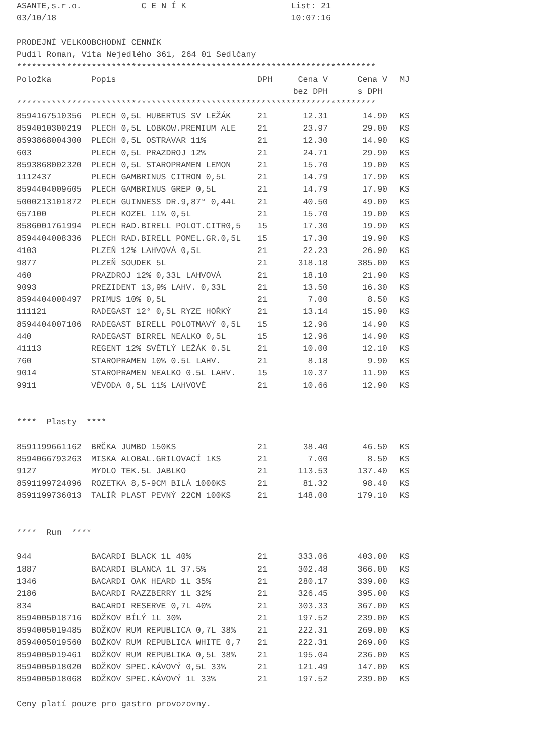ASANTE,s.r.o. C E N Í K List: 21
03/10/18 10:07:16
PRODEJNÍ VELKOOBCHODNÍ CENNÍK
Pudil Roman, Víta Nejedlého 361, 264 01 Sedlčany
************************************************************************
| Položka | Popis | DPH | Cena V | Cena V | MJ |
| --- | --- | --- | --- | --- | --- |
| | | | bez DPH | s DPH | |
************************************************************************
| 8594167510356 | PLECH 0,5L HUBERTUS SV LEŽÁK | 21 | 12.31 | 14.90 | KS |
| 8594010300219 | PLECH 0,5L LOBKOW.PREMIUM ALE | 21 | 23.97 | 29.00 | KS |
| 8593868004300 | PLECH 0,5L OSTRAVAR 11% | 21 | 12.30 | 14.90 | KS |
| 603 | PLECH 0,5L PRAZDROJ 12% | 21 | 24.71 | 29.90 | KS |
| 8593868002320 | PLECH 0,5L STAROPRAMEN LEMON | 21 | 15.70 | 19.00 | KS |
| 1112437 | PLECH GAMBRINUS CITRON 0,5L | 21 | 14.79 | 17.90 | KS |
| 8594404009605 | PLECH GAMBRINUS GREP 0,5L | 21 | 14.79 | 17.90 | KS |
| 5000213101872 | PLECH GUINNESS DR.9,87° 0,44L | 21 | 40.50 | 49.00 | KS |
| 657100 | PLECH KOZEL 11% 0,5L | 21 | 15.70 | 19.00 | KS |
| 8586001761994 | PLECH RAD.BIRELL POLOT.CITR0,5 | 15 | 17.30 | 19.90 | KS |
| 8594404008336 | PLECH RAD.BIRELL POMEL.GR.0,5L | 15 | 17.30 | 19.90 | KS |
| 4103 | PLZEŇ 12% LAHVOVÁ 0,5L | 21 | 22.23 | 26.90 | KS |
| 9877 | PLZEŇ SOUDEK 5L | 21 | 318.18 | 385.00 | KS |
| 460 | PRAZDROJ 12% 0,33L LAHVOVÁ | 21 | 18.10 | 21.90 | KS |
| 9093 | PREZIDENT 13,9% LAHV. 0,33L | 21 | 13.50 | 16.30 | KS |
| 8594404000497 | PRIMUS 10% 0,5L | 21 | 7.00 | 8.50 | KS |
| 111121 | RADEGAST 12° 0,5L RYZE HOŘKÝ | 21 | 13.14 | 15.90 | KS |
| 8594404007106 | RADEGAST BIRELL POLOTMAVÝ 0,5L | 15 | 12.96 | 14.90 | KS |
| 440 | RADEGAST BIRREL NEALKO 0,5L | 15 | 12.96 | 14.90 | KS |
| 41113 | REGENT 12% SVĚTLÝ LEŽÁK 0.5L | 21 | 10.00 | 12.10 | KS |
| 760 | STAROPRAMEN 10% 0.5L LAHV. | 21 | 8.18 | 9.90 | KS |
| 9014 | STAROPRAMEN NEALKO 0.5L LAHV. | 15 | 10.37 | 11.90 | KS |
| 9911 | VÉVODA 0,5L 11% LAHVOVÉ | 21 | 10.66 | 12.90 | KS |
**** Plasty ****
| 8591199661162 | BRČKA JUMBO 150KS | 21 | 38.40 | 46.50 | KS |
| 8594066793263 | MISKA ALOBAL.GRILOVACÍ 1KS | 21 | 7.00 | 8.50 | KS |
| 9127 | MYDLO TEK.5L JABLKO | 21 | 113.53 | 137.40 | KS |
| 8591199724096 | ROZETKA 8,5-9CM BILÁ 1000KS | 21 | 81.32 | 98.40 | KS |
| 8591199736013 | TALÍŘ PLAST PEVNÝ 22CM 100KS | 21 | 148.00 | 179.10 | KS |
**** Rum ****
| 944 | BACARDI BLACK 1L 40% | 21 | 333.06 | 403.00 | KS |
| 1887 | BACARDI BLANCA 1L 37.5% | 21 | 302.48 | 366.00 | KS |
| 1346 | BACARDI OAK HEARD 1L 35% | 21 | 280.17 | 339.00 | KS |
| 2186 | BACARDI RAZZBERRY 1L 32% | 21 | 326.45 | 395.00 | KS |
| 834 | BACARDI RESERVE 0,7L 40% | 21 | 303.33 | 367.00 | KS |
| 8594005018716 | BOŽKOV BÍLÝ 1L 30% | 21 | 197.52 | 239.00 | KS |
| 8594005019485 | BOŽKOV RUM REPUBLICA 0,7L 38% | 21 | 222.31 | 269.00 | KS |
| 8594005019560 | BOŽKOV RUM REPUBLICA WHITE 0,7 | 21 | 222.31 | 269.00 | KS |
| 8594005019461 | BOŽKOV RUM REPUBLIKA 0,5L 38% | 21 | 195.04 | 236.00 | KS |
| 8594005018020 | BOŽKOV SPEC.KÁVOVÝ 0,5L 33% | 21 | 121.49 | 147.00 | KS |
| 8594005018068 | BOŽKOV SPEC.KÁVOVÝ 1L 33% | 21 | 197.52 | 239.00 | KS |
Ceny platí pouze pro gastro provozovny.